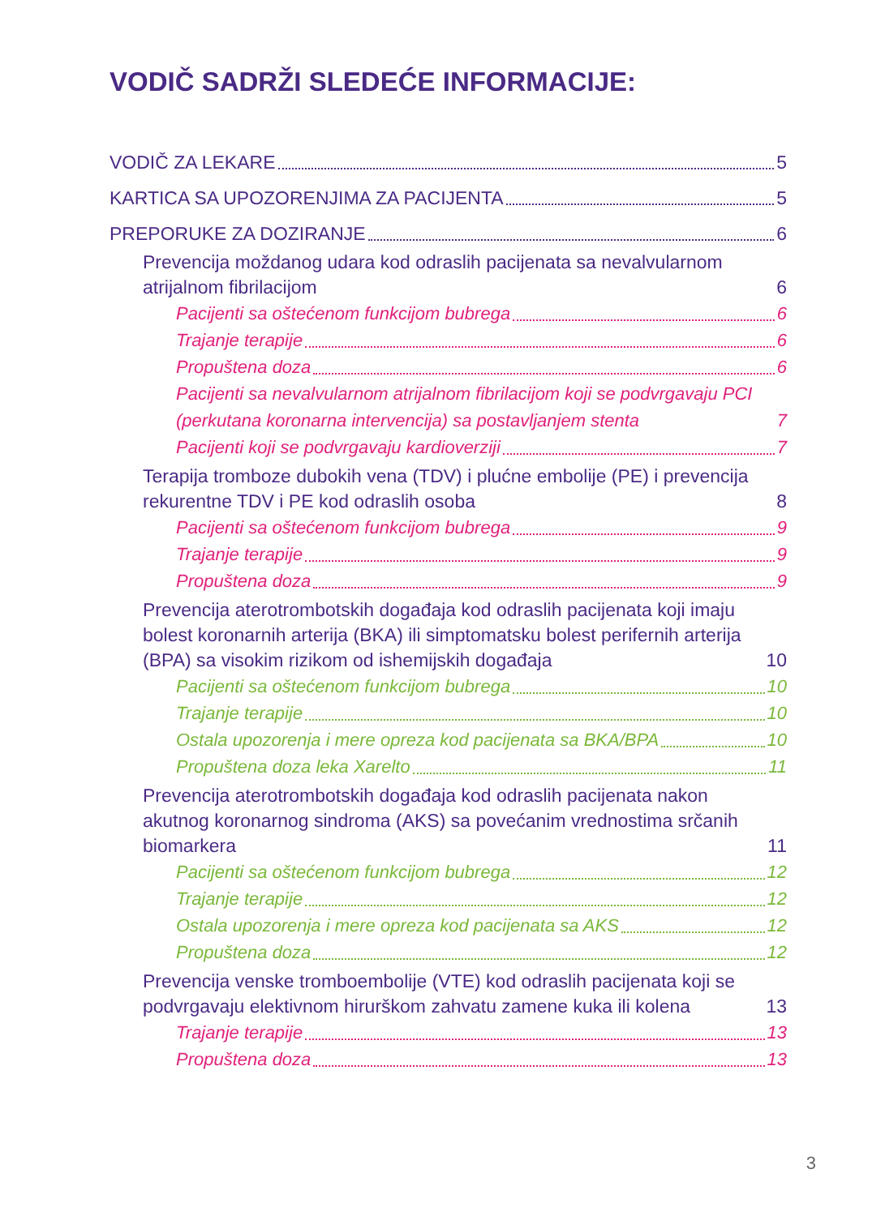VODIČ SADRŽI SLEDEĆE INFORMACIJE:
VODIČ ZA LEKARE 5
KARTICA SA UPOZORENJIMA ZA PACIJENTA 5
PREPORUKE ZA DOZIRANJE 6
Prevencija moždanog udara kod odraslih pacijenata sa nevalvularnom atrijalnom fibrilacijom 6
Pacijenti sa oštećenom funkcijom bubrega 6
Trajanje terapije 6
Propuštena doza 6
Pacijenti sa nevalvularnom atrijalnom fibrilacijom koji se podvrgavaju PCI (perkutana koronarna intervencija) sa postavljanjem stenta 7
Pacijenti koji se podvrgavaju kardioverziji 7
Terapija tromboze dubokih vena (TDV) i plućne embolije (PE) i prevencija rekurentne TDV i PE kod odraslih osoba 8
Pacijenti sa oštećenom funkcijom bubrega 9
Trajanje terapije 9
Propuštena doza 9
Prevencija aterotrombotskih događaja kod odraslih pacijenata koji imaju bolest koronarnih arterija (BKA) ili simptomatsku bolest perifernih arterija (BPA) sa visokim rizikom od ishemijskih događaja 10
Pacijenti sa oštećenom funkcijom bubrega 10
Trajanje terapije 10
Ostala upozorenja i mere opreza kod pacijenata sa BKA/BPA 10
Propuštena doza leka Xarelto 11
Prevencija aterotrombotskih događaja kod odraslih pacijenata nakon akutnog koronarnog sindroma (AKS) sa povećanim vrednostima srčanih biomarkera 11
Pacijenti sa oštećenom funkcijom bubrega 12
Trajanje terapije 12
Ostala upozorenja i mere opreza kod pacijenata sa AKS 12
Propuštena doza 12
Prevencija venske tromboembolije (VTE) kod odraslih pacijenata koji se podvrgavaju elektivnom hirurškom zahvatu zamene kuka ili kolena 13
Trajanje terapije 13
Propuštena doza 13
3